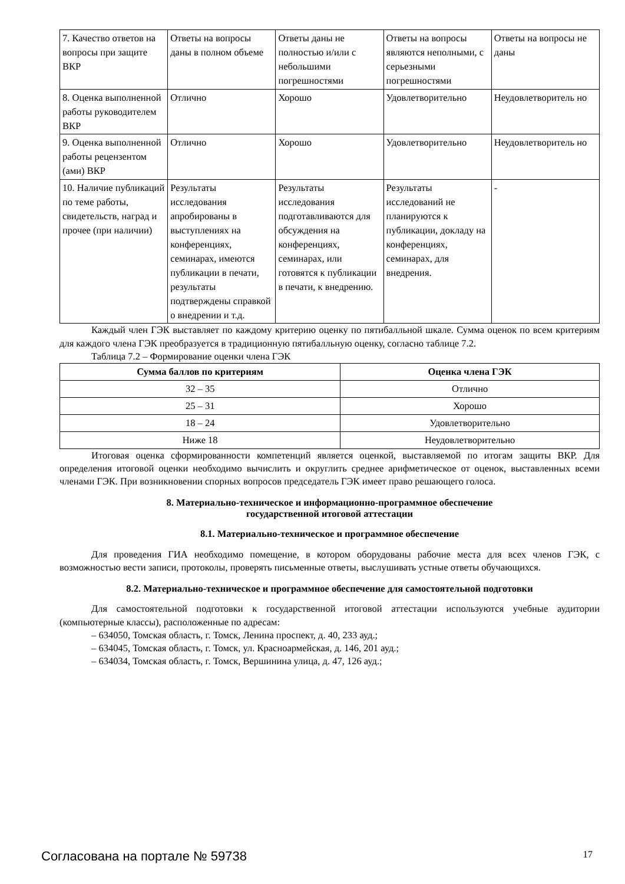| 7. Качество ответов на вопросы при защите ВКР | Ответы на вопросы даны в полном объеме | Ответы даны не полностью и/или с небольшими погрешностями | Ответы на вопросы являются неполными, с серьезными погрешностями | Ответы на вопросы не даны |
| 8. Оценка выполненной работы руководителем ВКР | Отлично | Хорошо | Удовлетворительно | Неудовлетворитель но |
| 9. Оценка выполненной работы рецензентом (ами) ВКР | Отлично | Хорошо | Удовлетворительно | Неудовлетворитель но |
| 10. Наличие публикаций по теме работы, свидетельств, наград и прочее (при наличии) | Результаты исследования апробированы в выступлениях на конференциях, семинарах, имеются публикации в печати, результаты подтверждены справкой о внедрении и т.д. | Результаты исследования подготавливаются для обсуждения на конференциях, семинарах, или готовятся к публикации в печати, к внедрению. | Результаты исследований не планируются к публикации, докладу на конференциях, семинарах, для внедрения. | - |
Каждый член ГЭК выставляет по каждому критерию оценку по пятибалльной шкале. Сумма оценок по всем критериям для каждого члена ГЭК преобразуется в традиционную пятибалльную оценку, согласно таблице 7.2.
Таблица 7.2 – Формирование оценки члена ГЭК
| Сумма баллов по критериям | Оценка члена ГЭК |
| --- | --- |
| 32 – 35 | Отлично |
| 25 – 31 | Хорошо |
| 18 – 24 | Удовлетворительно |
| Ниже 18 | Неудовлетворительно |
Итоговая оценка сформированности компетенций является оценкой, выставляемой по итогам защиты ВКР. Для определения итоговой оценки необходимо вычислить и округлить среднее арифметическое от оценок, выставленных всеми членами ГЭК. При возникновении спорных вопросов председатель ГЭК имеет право решающего голоса.
8. Материально-техническое и информационно-программное обеспечение
государственной итоговой аттестации
8.1. Материально-техническое и программное обеспечение
Для проведения ГИА необходимо помещение, в котором оборудованы рабочие места для всех членов ГЭК, с возможностью вести записи, протоколы, проверять письменные ответы, выслушивать устные ответы обучающихся.
8.2. Материально-техническое и программное обеспечение для самостоятельной подготовки
Для самостоятельной подготовки к государственной итоговой аттестации используются учебные аудитории (компьютерные классы), расположенные по адресам:
– 634050, Томская область, г. Томск, Ленина проспект, д. 40, 233 ауд.;
– 634045, Томская область, г. Томск, ул. Красноармейская, д. 146, 201 ауд.;
– 634034, Томская область, г. Томск, Вершинина улица, д. 47, 126 ауд.;
Согласована на портале № 59738 17